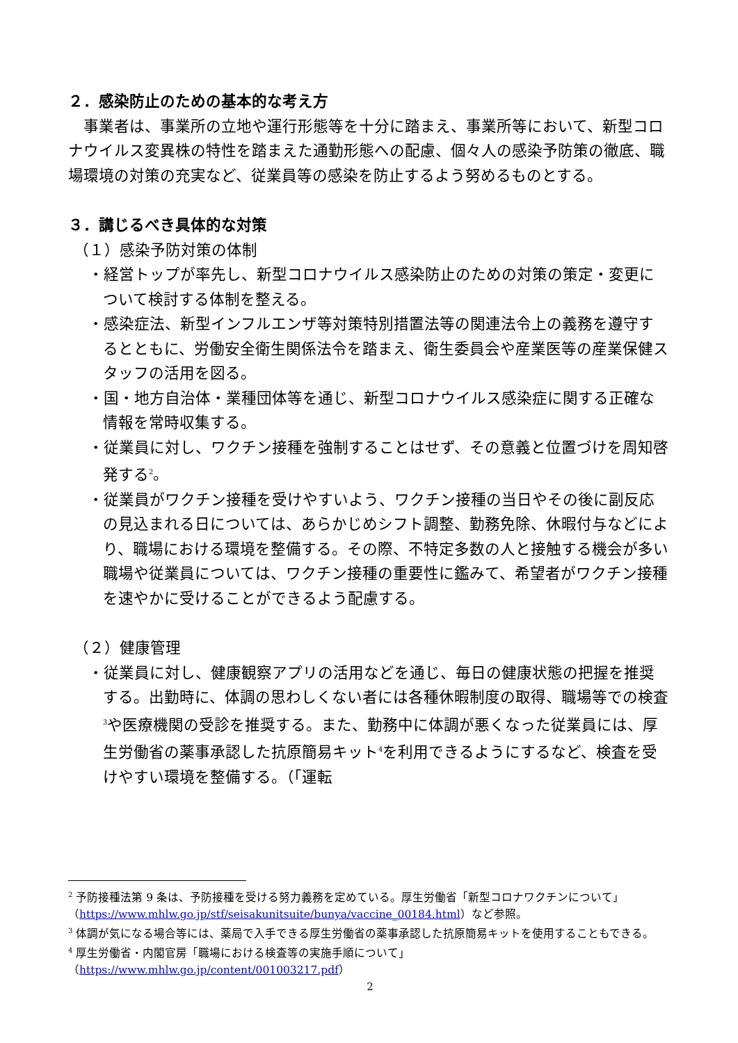２．感染防止のための基本的な考え方
事業者は、事業所の立地や運行形態等を十分に踏まえ、事業所等において、新型コロナウイルス変異株の特性を踏まえた通勤形態への配慮、個々人の感染予防策の徹底、職場環境の対策の充実など、従業員等の感染を防止するよう努めるものとする。
３．講じるべき具体的な対策
（１）感染予防対策の体制
・経営トップが率先し、新型コロナウイルス感染防止のための対策の策定・変更について検討する体制を整える。
・感染症法、新型インフルエンザ等対策特別措置法等の関連法令上の義務を遵守するとともに、労働安全衛生関係法令を踏まえ、衛生委員会や産業医等の産業保健スタッフの活用を図る。
・国・地方自治体・業種団体等を通じ、新型コロナウイルス感染症に関する正確な情報を常時収集する。
・従業員に対し、ワクチン接種を強制することはせず、その意義と位置づけを周知啓発する<sup>2</sup>。
・従業員がワクチン接種を受けやすいよう、ワクチン接種の当日やその後に副反応の見込まれる日については、あらかじめシフト調整、勤務免除、休暇付与などにより、職場における環境を整備する。その際、不特定多数の人と接触する機会が多い職場や従業員については、ワクチン接種の重要性に鑑みて、希望者がワクチン接種を速やかに受けることができるよう配慮する。
（２）健康管理
・従業員に対し、健康観察アプリの活用などを通じ、毎日の健康状態の把握を推奨する。出勤時に、体調の思わしくない者には各種休暇制度の取得、職場等での検査<sup>3</sup>や医療機関の受診を推奨する。また、勤務中に体調が悪くなった従業員には、厚生労働省の薬事承認した抗原簡易キット<sup>4</sup>を利用できるようにするなど、検査を受けやすい環境を整備する。（「運転
<sup>2</sup> 予防接種法第 9 条は、予防接種を受ける努力義務を定めている。厚生労働省「新型コロナワクチンについて」（https://www.mhlw.go.jp/stf/seisakunitsuite/bunya/vaccine_00184.html）など参照。
<sup>3</sup> 体調が気になる場合等には、薬局で入手できる厚生労働省の薬事承認した抗原簡易キットを使用することもできる。
<sup>4</sup> 厚生労働省・内閣官房「職場における検査等の実施手順について」
（https://www.mhlw.go.jp/content/001003217.pdf）
2